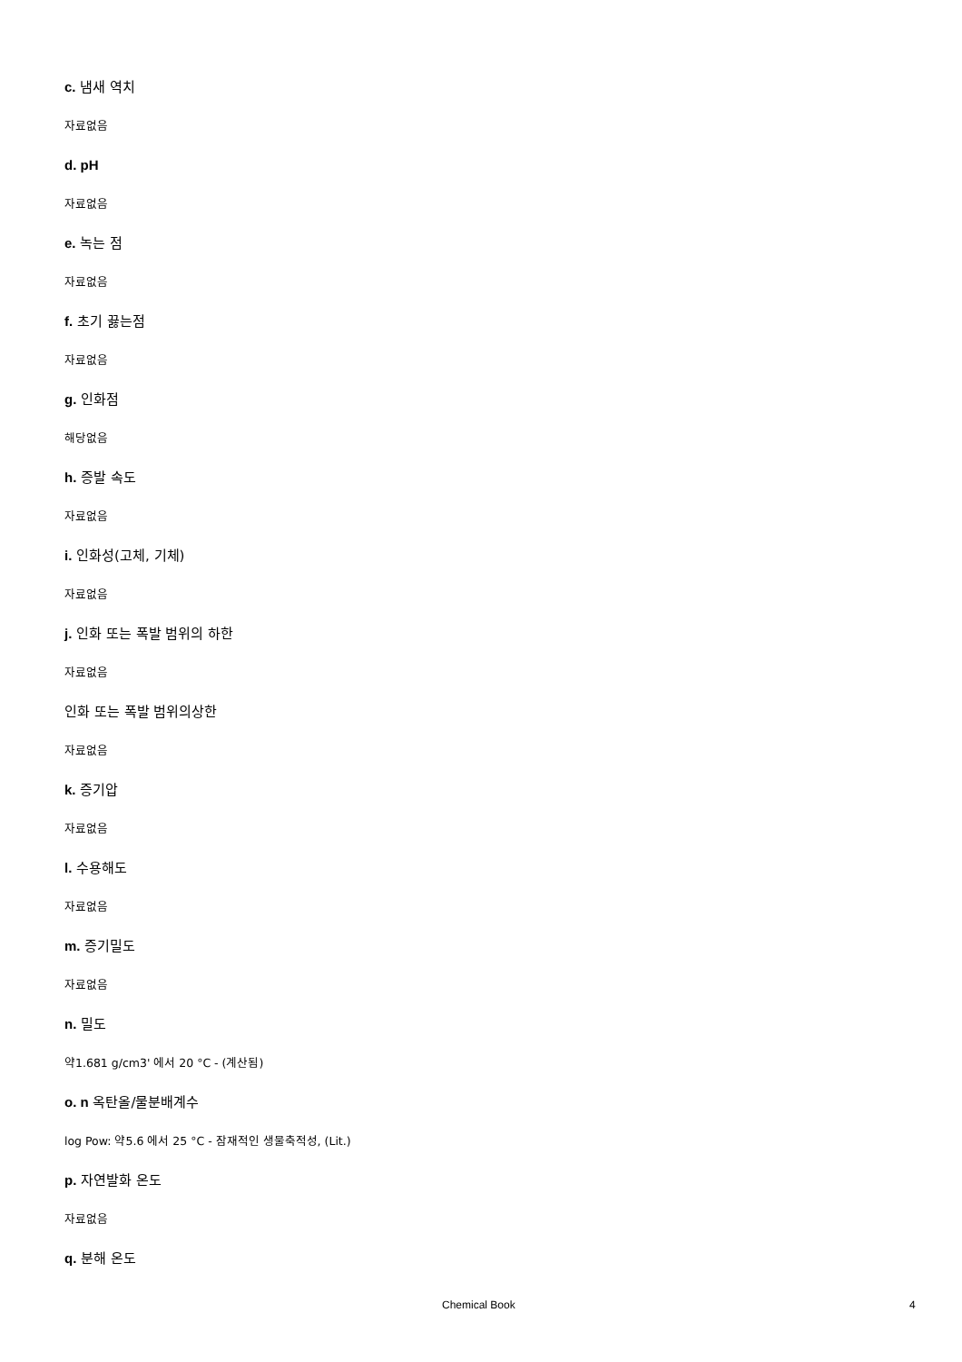c. 냄새 역치
자료없음
d. pH
자료없음
e. 녹는 점
자료없음
f. 초기 끓는점
자료없음
g. 인화점
해당없음
h. 증발 속도
자료없음
i. 인화성(고체, 기체)
자료없음
j. 인화 또는 폭발 범위의 하한
자료없음
인화 또는 폭발 범위의상한
자료없음
k. 증기압
자료없음
l. 수용해도
자료없음
m. 증기밀도
자료없음
n. 밀도
약1.681 g/cm3' 에서 20 °C - (계산됨)
o. n 옥탄올/물분배계수
log Pow: 약5.6 에서 25 °C - 잠재적인 생물축적성, (Lit.)
p. 자연발화 온도
자료없음
q. 분해 온도
Chemical Book 4